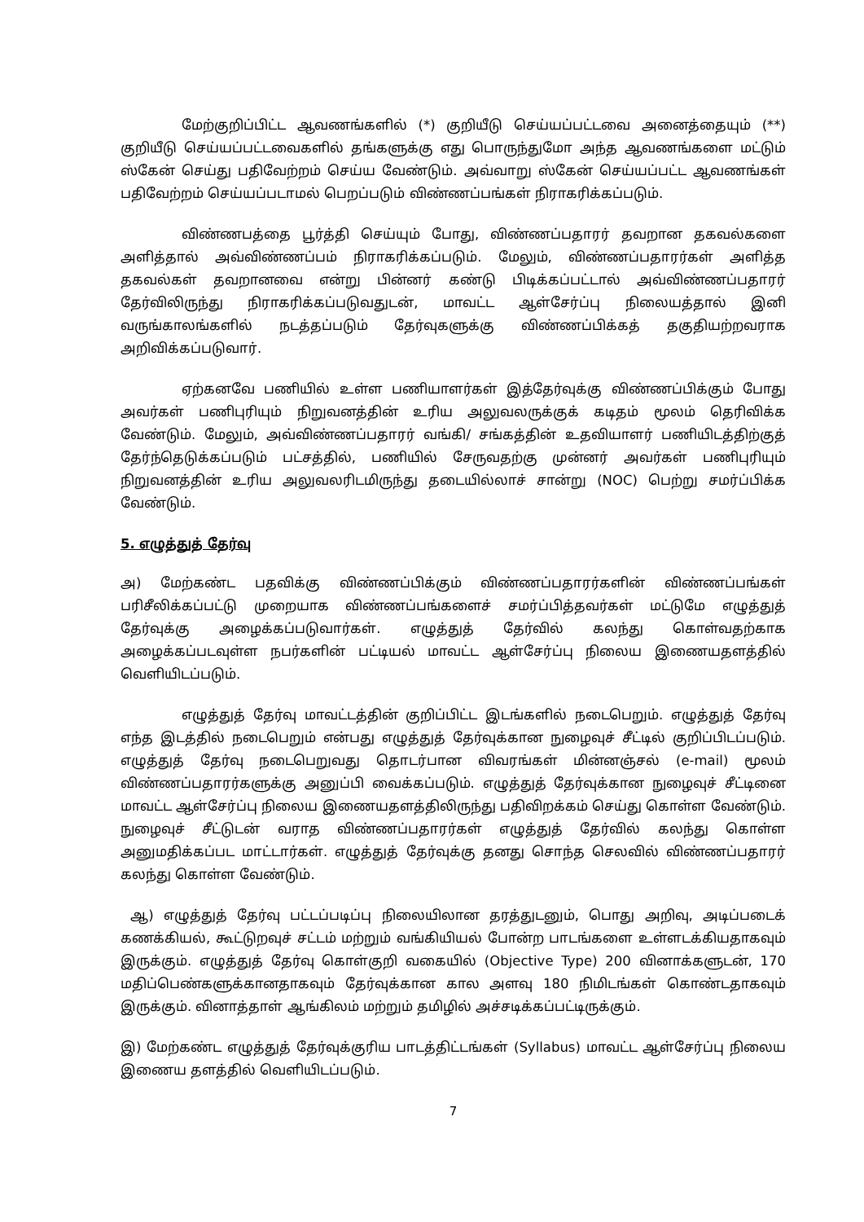மேற்குறிப்பிட்ட ஆவணங்களில் (*) குறியீடு செய்யப்பட்டவை அனைத்தையும் (**) குறியீடு செய்யப்பட்டவைகளில் தங்களுக்கு எது பொருந்துமோ அந்த ஆவணங்களை மட்டும் ஸ்கேன் செய்து பதிவேற்றம் செய்ய வேண்டும். அவ்வாறு ஸ்கேன் செய்யப்பட்ட ஆவணங்கள் பதிவேற்றம் செய்யப்படாமல் பெறப்படும் விண்ணப்பங்கள் நிராகரிக்கப்படும்.
விண்ணபத்தை பூர்த்தி செய்யும் போது, விண்ணப்பதாரர் தவறான தகவல்களை அளித்தால் அவ்விண்ணப்பம் நிராகரிக்கப்படும். மேலும், விண்ணப்பதாரர்கள் அளித்த தகவல்கள் தவறானவை என்று பின்னர் கண்டு பிடிக்கப்பட்டால் அவ்விண்ணப்பதாரர் தேர்விலிருந்து நிராகரிக்கப்படுவதுடன், மாவட்ட ஆள்சேர்ப்பு நிலையத்தால் இனி வருங்காலங்களில் நடத்தப்படும் தேர்வுகளுக்கு விண்ணப்பிக்கத் தகுதியற்றவராக அறிவிக்கப்படுவார்.
ஏற்கனவே பணியில் உள்ள பணியாளர்கள் இத்தேர்வுக்கு விண்ணப்பிக்கும் போது அவர்கள் பணிபுரியும் நிறுவனத்தின் உரிய அலுவலருக்குக் கடிதம் மூலம் தெரிவிக்க வேண்டும். மேலும், அவ்விண்ணப்பதாரர் வங்கி/ சங்கத்தின் உதவியாளர் பணியிடத்திற்குத் தேர்ந்தெடுக்கப்படும் பட்சத்தில், பணியில் சேருவதற்கு முன்னர் அவர்கள் பணிபுரியும் நிறுவனத்தின் உரிய அலுவலரிடமிருந்து தடையில்லாச் சான்று (NOC) பெற்று சமர்ப்பிக்க வேண்டும்.
5. எழுத்துத் தேர்வு
அ) மேற்கண்ட பதவிக்கு விண்ணப்பிக்கும் விண்ணப்பதாரர்களின் விண்ணப்பங்கள் பரிசீலிக்கப்பட்டு முறையாக விண்ணப்பங்களைச் சமர்ப்பித்தவர்கள் மட்டுமே எழுத்துத் தேர்வுக்கு அழைக்கப்படுவார்கள். எழுத்துத் தேர்வில் கலந்து கொள்வதற்காக அழைக்கப்படவுள்ள நபர்களின் பட்டியல் மாவட்ட ஆள்சேர்ப்பு நிலைய இணையதளத்தில் வெளியிடப்படும்.
எழுத்துத் தேர்வு மாவட்டத்தின் குறிப்பிட்ட இடங்களில் நடைபெறும். எழுத்துத் தேர்வு எந்த இடத்தில் நடைபெறும் என்பது எழுத்துத் தேர்வுக்கான நுழைவுச் சீட்டில் குறிப்பிடப்படும். எழுத்துத் தேர்வு நடைபெறுவது தொடர்பான விவரங்கள் மின்னஞ்சல் (e-mail) மூலம் விண்ணப்பதாரர்களுக்கு அனுப்பி வைக்கப்படும். எழுத்துத் தேர்வுக்கான நுழைவுச் சீட்டினை மாவட்ட ஆள்சேர்ப்பு நிலைய இணையதளத்திலிருந்து பதிவிறக்கம் செய்து கொள்ள வேண்டும். நுழைவுச் சீட்டுடன் வராத விண்ணப்பதாரர்கள் எழுத்துத் தேர்வில் கலந்து கொள்ள அனுமதிக்கப்பட மாட்டார்கள். எழுத்துத் தேர்வுக்கு தனது சொந்த செலவில் விண்ணப்பதாரர் கலந்து கொள்ள வேண்டும்.
ஆ) எழுத்துத் தேர்வு பட்டப்படிப்பு நிலையிலான தரத்துடனும், பொது அறிவு, அடிப்படைக் கணக்கியல், கூட்டுறவுச் சட்டம் மற்றும் வங்கியியல் போன்ற பாடங்களை உள்ளடக்கியதாகவும் இருக்கும். எழுத்துத் தேர்வு கொள்குறி வகையில் (Objective Type) 200 வினாக்களுடன், 170 மதிப்பெண்களுக்கானதாகவும் தேர்வுக்கான கால அளவு 180 நிமிடங்கள் கொண்டதாகவும் இருக்கும். வினாத்தாள் ஆங்கிலம் மற்றும் தமிழில் அச்சடிக்கப்பட்டிருக்கும்.
இ) மேற்கண்ட எழுத்துத் தேர்வுக்குரிய பாடத்திட்டங்கள் (Syllabus) மாவட்ட ஆள்சேர்ப்பு நிலைய இணைய தளத்தில் வெளியிடப்படும்.
7